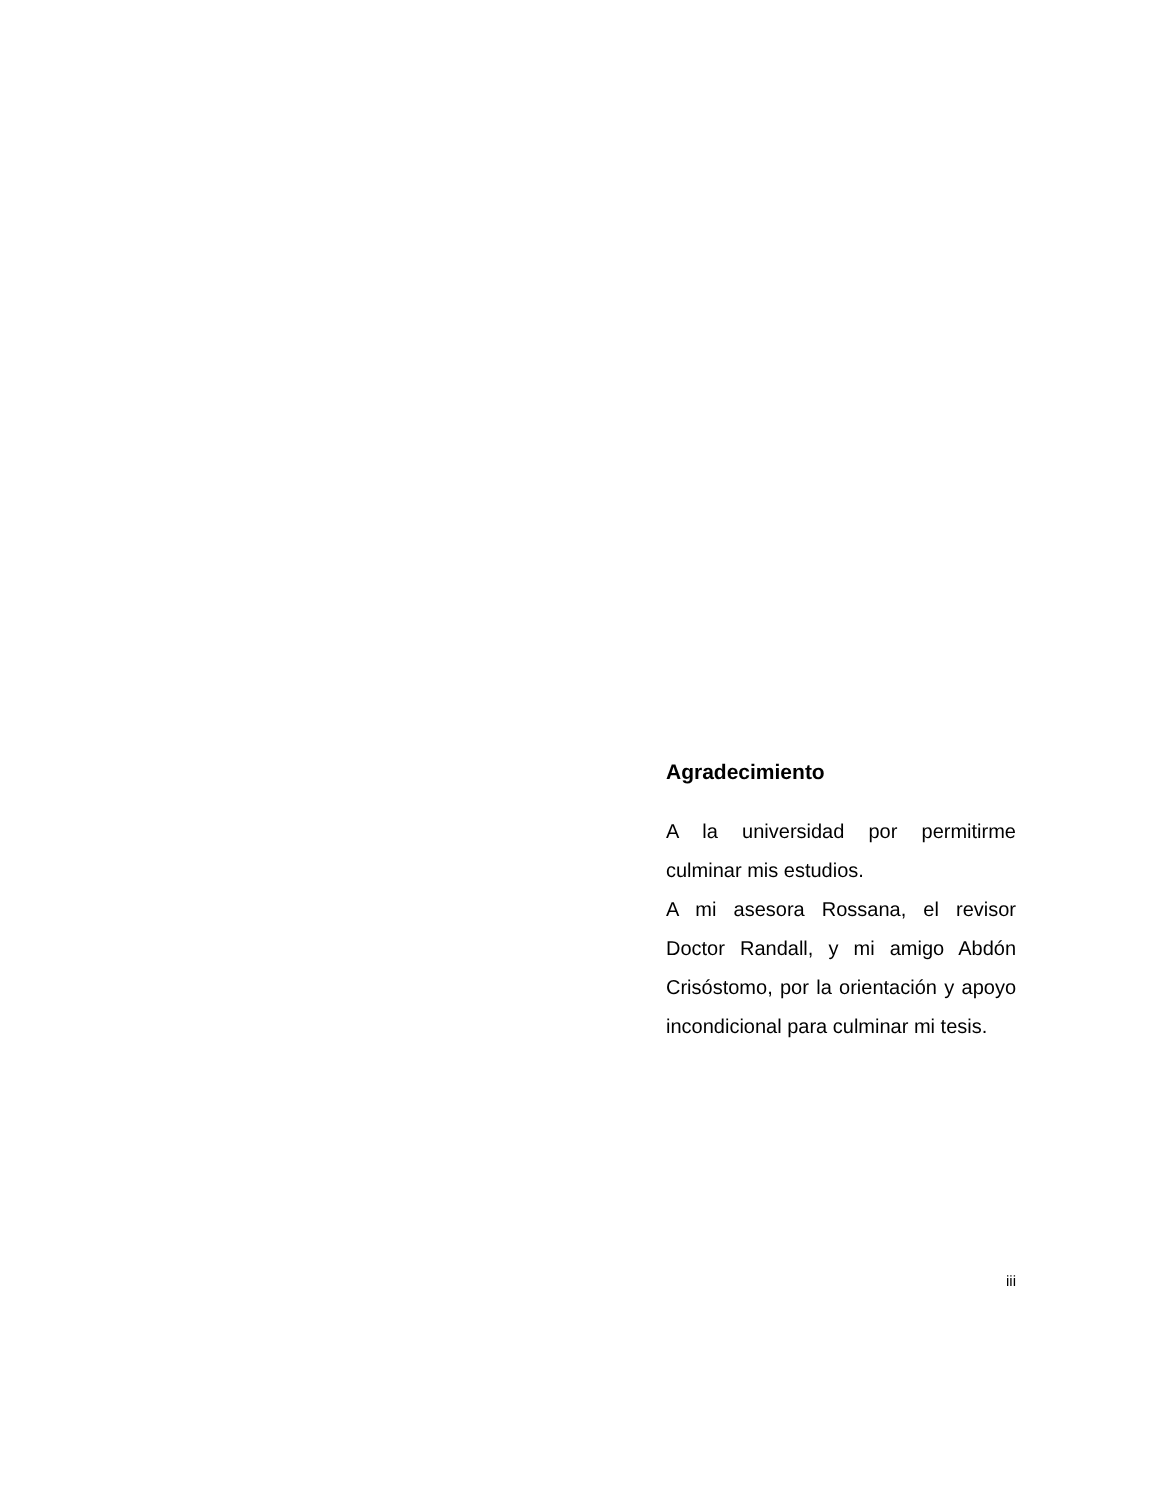Agradecimiento
A la universidad por permitirme culminar mis estudios.
A mi asesora Rossana, el revisor Doctor Randall, y mi amigo Abdón Crisóstomo, por la orientación y apoyo incondicional para culminar mi tesis.
iii